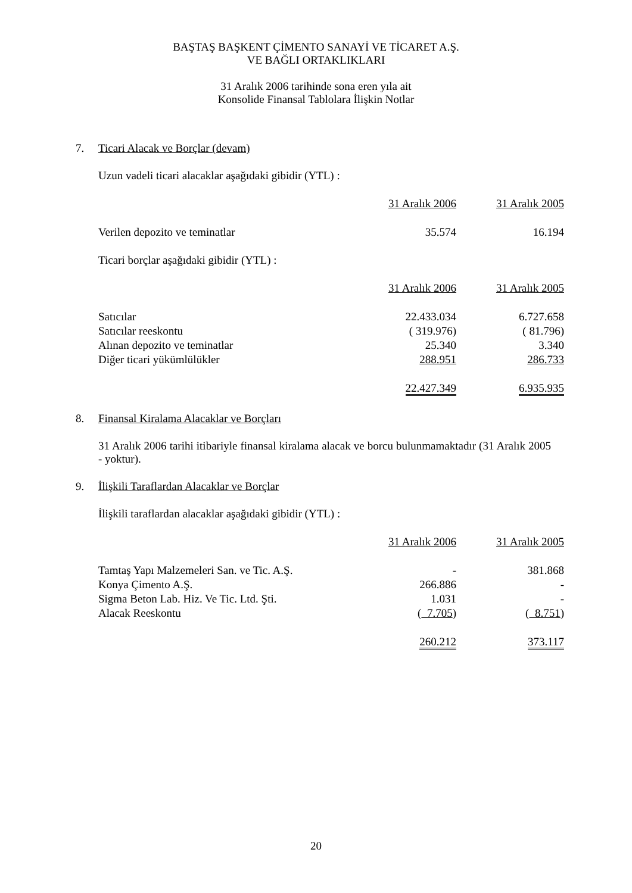BAŞTAŞ BAŞKENT ÇİMENTO SANAYİ VE TİCARET A.Ş.
VE BAĞLI ORTAKLIKLARI
31 Aralık 2006 tarihinde sona eren yıla ait
Konsolide Finansal Tablolara İlişkin Notlar
7. Ticari Alacak ve Borçlar (devam)
Uzun vadeli ticari alacaklar aşağıdaki gibidir (YTL) :
| | 31 Aralık 2006 | 31 Aralık 2005 |
| Verilen depozito ve teminatlar | 35.574 | 16.194 |
Ticari borçlar aşağıdaki gibidir (YTL) :
| | 31 Aralık 2006 | 31 Aralık 2005 |
| Satıcılar | 22.433.034 | 6.727.658 |
| Satıcılar reeskontu | ( 319.976) | ( 81.796) |
| Alınan depozito ve teminatlar | 25.340 | 3.340 |
| Diğer ticari yükümlülükler | 288.951 | 286.733 |
| | 22.427.349 | 6.935.935 |
8. Finansal Kiralama Alacaklar ve Borçları
31 Aralık 2006 tarihi itibariyle finansal kiralama alacak ve borcu bulunmamaktadır (31 Aralık 2005 - yoktur).
9. İlişkili Taraflardan Alacaklar ve Borçlar
İlişkili taraflardan alacaklar aşağıdaki gibidir (YTL) :
| | 31 Aralık 2006 | 31 Aralık 2005 |
| Tamtaş Yapı Malzemeleri San. ve Tic. A.Ş. | - | 381.868 |
| Konya Çimento A.Ş. | 266.886 | - |
| Sigma Beton Lab. Hiz. Ve Tic. Ltd. Şti. | 1.031 | - |
| Alacak Reeskontu | ( 7.705 ) | ( 8.751 ) |
| | 260.212 | 373.117 |
20